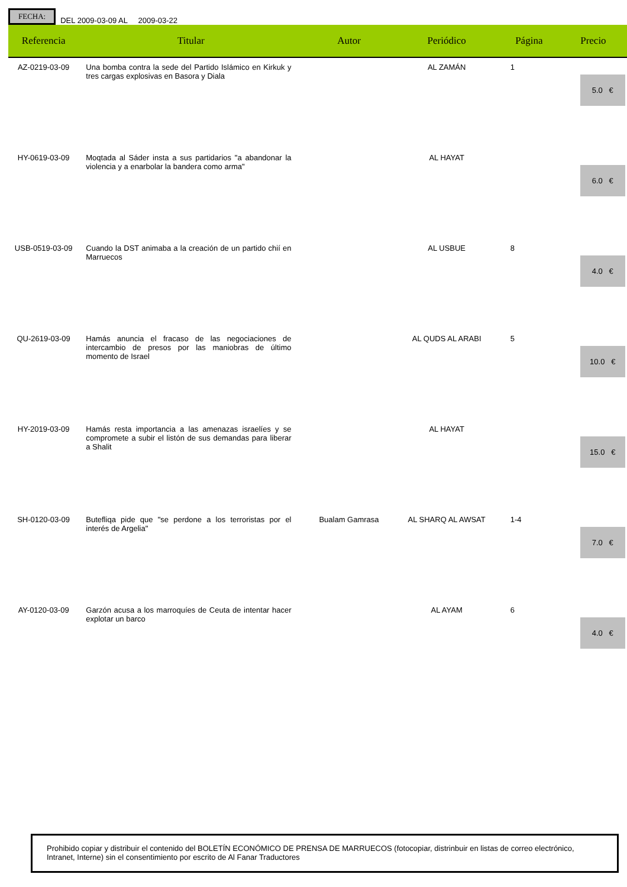FECHA:
DEL 2009-03-09 AL 2009-03-22
| Referencia | Titular | Autor | Periódico | Página | Precio |
| --- | --- | --- | --- | --- | --- |
| AZ-0219-03-09 | Una bomba contra la sede del Partido Islámico en Kirkuk y tres cargas explosivas en Basora y Diala | | AL ZAMÁN | 1 | 5.0 € |
| HY-0619-03-09 | Moqtada al Sáder insta a sus partidarios "a abandonar la violencia y a enarbolar la bandera como arma" | | AL HAYAT | | 6.0 € |
| USB-0519-03-09 | Cuando la DST animaba a la creación de un partido chií en Marruecos | | AL USBUE | 8 | 4.0 € |
| QU-2619-03-09 | Hamás anuncia el fracaso de las negociaciones de intercambio de presos por las maniobras de último momento de Israel | | AL QUDS AL ARABI | 5 | 10.0 € |
| HY-2019-03-09 | Hamás resta importancia a las amenazas israelíes y se compromete a subir el listón de sus demandas para liberar a Shalit | | AL HAYAT | | 15.0 € |
| SH-0120-03-09 | Butefliqa pide que "se perdone a los terroristas por el interés de Argelia" | Bualam Gamrasa | AL SHARQ AL AWSAT | 1-4 | 7.0 € |
| AY-0120-03-09 | Garzón acusa a los marroquíes de Ceuta de intentar hacer explotar un barco | | AL AYAM | 6 | 4.0 € |
Prohibido copiar y distribuir el contenido del BOLETÍN ECONÓMICO DE PRENSA DE MARRUECOS (fotocopiar, distrinbuir en listas de correo electrónico, Intranet, Interne) sin el consentimiento por escrito de Al Fanar Traductores